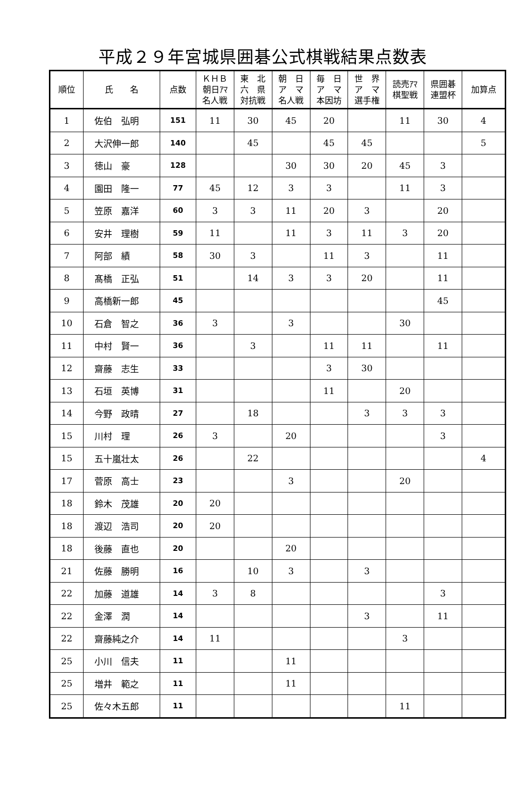平成２９年宮城県囲碁公式棋戦結果点数表
| 順位 | 氏 名 | 点数 | ＫＨＢ 朝日ｱﾏ 名人戦 | 東 北 六 県 対抗戦 | 朝 日 ア マ 名人戦 | 毎 日 ア マ 本因坊 | 世 界 ア マ 選手権 | 読売ｱﾏ 棋聖戦 | 県囲碁 連盟杯 | 加算点 |
| --- | --- | --- | --- | --- | --- | --- | --- | --- | --- | --- |
| 1 | 佐伯 弘明 | 151 | 11 | 30 | 45 | 20 | | 11 | 30 | 4 |
| 2 | 大沢伸一郎 | 140 | | 45 | | 45 | 45 | | | 5 |
| 3 | 徳山 豪 | 128 | | | 30 | 30 | 20 | 45 | 3 | |
| 4 | 園田 隆一 | 77 | 45 | 12 | 3 | 3 | | 11 | 3 | |
| 5 | 笠原 嘉洋 | 60 | 3 | 3 | 11 | 20 | 3 | | 20 | |
| 6 | 安井 理樹 | 59 | 11 | | 11 | 3 | 11 | 3 | 20 | |
| 7 | 阿部 績 | 58 | 30 | 3 | | 11 | 3 | | 11 | |
| 8 | 髙橋 正弘 | 51 | | 14 | 3 | 3 | 20 | | 11 | |
| 9 | 高橋新一郎 | 45 | | | | | | | 45 | |
| 10 | 石倉 智之 | 36 | 3 | | 3 | | | 30 | | |
| 11 | 中村 賢一 | 36 | | 3 | | 11 | 11 | | 11 | |
| 12 | 齋藤 志生 | 33 | | | | 3 | 30 | | | |
| 13 | 石垣 英博 | 31 | | | | 11 | | 20 | | |
| 14 | 今野 政晴 | 27 | | 18 | | | 3 | 3 | 3 | |
| 15 | 川村 理 | 26 | 3 | | 20 | | | | 3 | |
| 15 | 五十嵐壮太 | 26 | | 22 | | | | | | 4 |
| 17 | 菅原 高士 | 23 | | | 3 | | | 20 | | |
| 18 | 鈴木 茂雄 | 20 | 20 | | | | | | | |
| 18 | 渡辺 浩司 | 20 | 20 | | | | | | | |
| 18 | 後藤 直也 | 20 | | | 20 | | | | | |
| 21 | 佐藤 勝明 | 16 | | 10 | 3 | | 3 | | | |
| 22 | 加藤 道雄 | 14 | 3 | 8 | | | | | 3 | |
| 22 | 金澤 潤 | 14 | | | | | 3 | | 11 | |
| 22 | 齋藤純之介 | 14 | 11 | | | | | 3 | | |
| 25 | 小川 信夫 | 11 | | | 11 | | | | | |
| 25 | 増井 範之 | 11 | | | 11 | | | | | |
| 25 | 佐々木五郎 | 11 | | | | | | 11 | | |